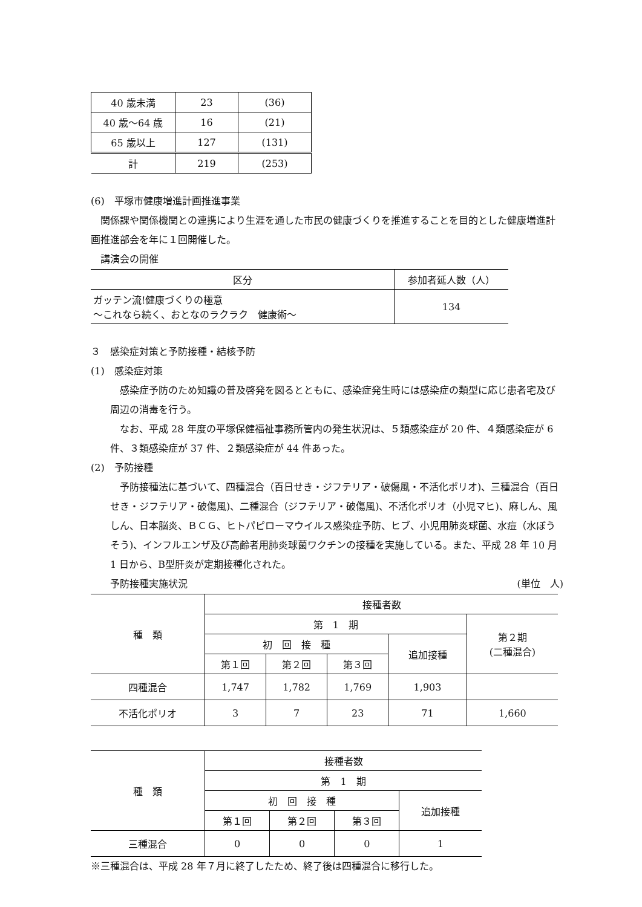| 40 歳未満 | 23 | (36) |
| 40 歳〜64 歳 | 16 | (21) |
| 65 歳以上 | 127 | (131) |
| 計 | 219 | (253) |
(6)　平塚市健康増進計画推進事業
関係課や関係機関との連携により生涯を通した市民の健康づくりを推進することを目的とした健康増進計画推進部会を年に１回開催した。
講演会の開催
| 区分 | 参加者延人数（人） |
| --- | --- |
| ガッテン流!健康づくりの極意 〜これなら続く、おとなのラクラク 健康術〜 | 134 |
３　感染症対策と予防接種・結核予防
(1)　感染症対策
感染症予防のため知識の普及啓発を図るとともに、感染症発生時には感染症の類型に応じ患者宅及び周辺の消毒を行う。
なお、平成 28 年度の平塚保健福祉事務所管内の発生状況は、５類感染症が 20 件、４類感染症が 6 件、３類感染症が 37 件、２類感染症が 44 件あった。
(2)　予防接種
予防接種法に基づいて、四種混合（百日せき・ジフテリア・破傷風・不活化ポリオ)、三種混合（百日せき・ジフテリア・破傷風)、二種混合（ジフテリア・破傷風)、不活化ポリオ（小児マヒ)、麻しん、風しん、日本脳炎、ＢＣＧ、ヒトパピローマウイルス感染症予防、ヒブ、小児用肺炎球菌、水痘（水ぼうそう)、インフルエンザ及び高齢者用肺炎球菌ワクチンの接種を実施している。また、平成 28 年 10 月 1 日から、B型肝炎が定期接種化された。
予防接種実施状況 (単位　人)
| 種 類 | 接種者数 | | | | |
| --- | --- | --- | --- | --- | --- |
| | 第 1 期 | | | | 第２期 (二種混合) |
| | 初 回 接 種 | | | 追加接種 | |
| | 第１回 | 第２回 | 第３回 | | |
| 四種混合 | 1,747 | 1,782 | 1,769 | 1,903 | |
| 不活化ポリオ | 3 | 7 | 23 | 71 | 1,660 |
| 種 類 | 接種者数 | | | |
| --- | --- | --- | --- | --- |
| | 第 1 期 | | | |
| | 初 回 接 種 | | | 追加接種 |
| | 第１回 | 第２回 | 第３回 | |
| 三種混合 | 0 | 0 | 0 | 1 |
※三種混合は、平成 28 年７月に終了したため、終了後は四種混合に移行した。